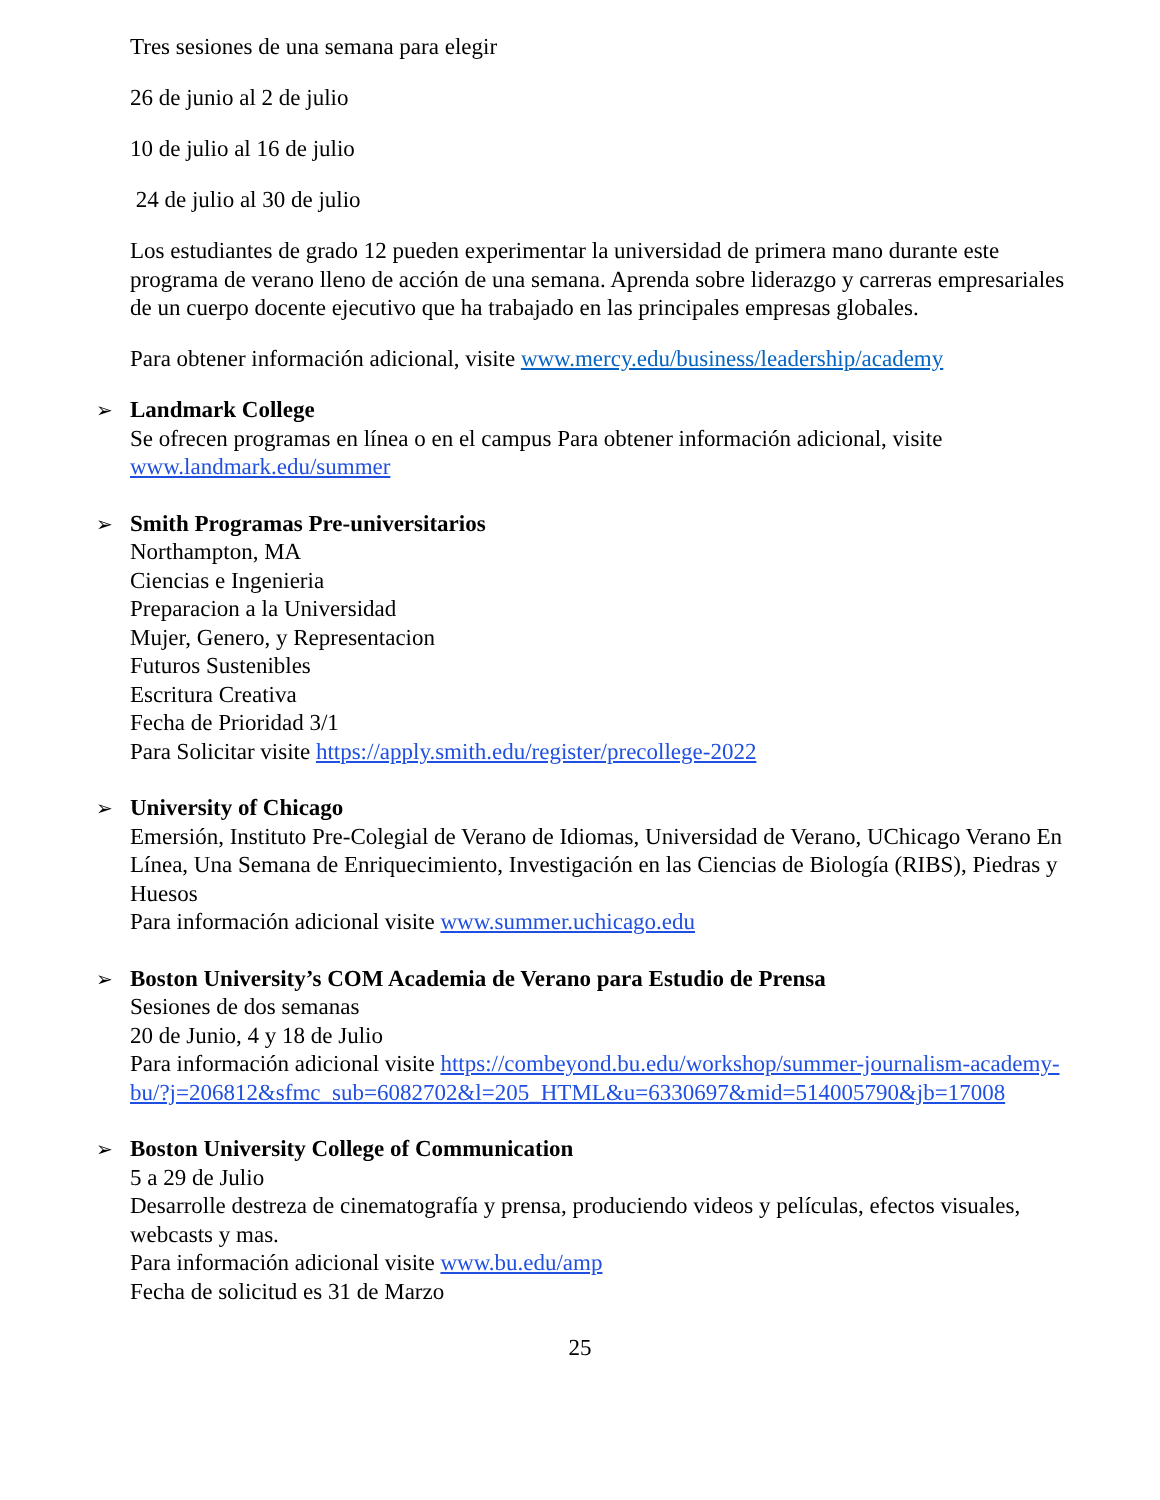Tres sesiones de una semana para elegir
26 de junio al 2 de julio
10 de julio al 16 de julio
24 de julio al 30 de julio
Los estudiantes de grado 12 pueden experimentar la universidad de primera mano durante este programa de verano lleno de acción de una semana. Aprenda sobre liderazgo y carreras empresariales de un cuerpo docente ejecutivo que ha trabajado en las principales empresas globales.
Para obtener información adicional, visite www.mercy.edu/business/leadership/academy
➢ Landmark College
Se ofrecen programas en línea o en el campus Para obtener información adicional, visite www.landmark.edu/summer
➢ Smith Programas Pre-universitarios
Northampton, MA
Ciencias e Ingenieria
Preparacion a la Universidad
Mujer, Genero, y Representacion
Futuros Sustenibles
Escritura Creativa
Fecha de Prioridad 3/1
Para Solicitar visite https://apply.smith.edu/register/precollege-2022
➢ University of Chicago
Emersión, Instituto Pre-Colegial de Verano de Idiomas, Universidad de Verano, UChicago Verano En Línea, Una Semana de Enriquecimiento, Investigación en las Ciencias de Biología (RIBS), Piedras y Huesos
Para información adicional visite www.summer.uchicago.edu
➢ Boston University’s COM Academia de Verano para Estudio de Prensa
Sesiones de dos semanas
20 de Junio, 4 y 18 de Julio
Para información adicional visite https://combeyond.bu.edu/workshop/summer-journalism-academy-bu/?j=206812&sfmc_sub=6082702&l=205_HTML&u=6330697&mid=514005790&jb=17008
➢ Boston University College of Communication
5 a 29 de Julio
Desarrolle destreza de cinematografía y prensa, produciendo videos y películas, efectos visuales, webcasts y mas.
Para información adicional visite www.bu.edu/amp
Fecha de solicitud es 31 de Marzo
25